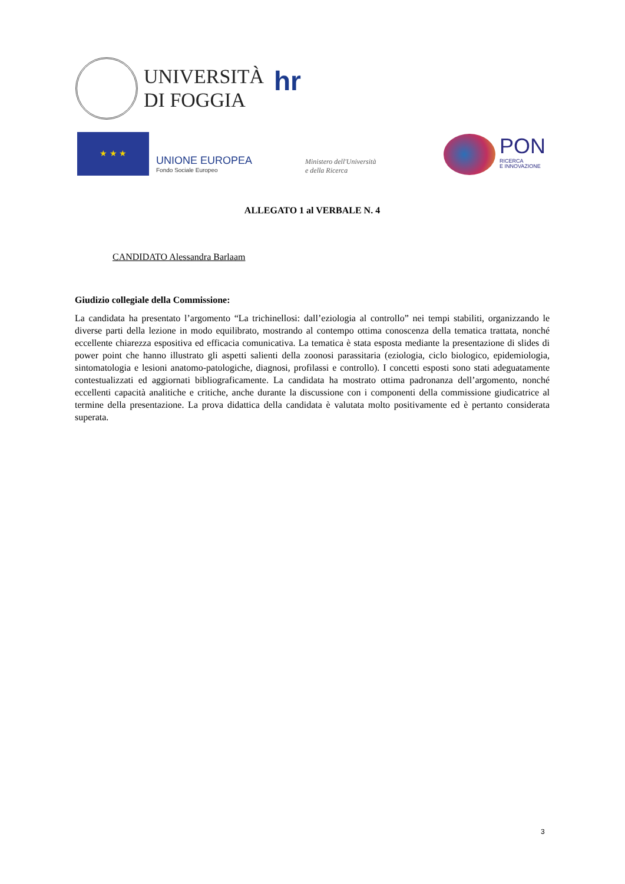UNIVERSITÀ
DI FOGGIA
hr
★ ★ ★
UNIONE EUROPEA
Fondo Sociale Europeo
Ministero dell'Università
e della Ricerca
PON
RICERCA
E INNOVAZIONE
ALLEGATO 1 al VERBALE N. 4
CANDIDATO Alessandra Barlaam
Giudizio collegiale della Commissione:
La candidata ha presentato l’argomento “La trichinellosi: dall’eziologia al controllo” nei tempi stabiliti, organizzando le diverse parti della lezione in modo equilibrato, mostrando al contempo ottima conoscenza della tematica trattata, nonché eccellente chiarezza espositiva ed efficacia comunicativa. La tematica è stata esposta mediante la presentazione di slides di power point che hanno illustrato gli aspetti salienti della zoonosi parassitaria (eziologia, ciclo biologico, epidemiologia, sintomatologia e lesioni anatomo-patologiche, diagnosi, profilassi e controllo). I concetti esposti sono stati adeguatamente contestualizzati ed aggiornati bibliograficamente. La candidata ha mostrato ottima padronanza dell’argomento, nonché eccellenti capacità analitiche e critiche, anche durante la discussione con i componenti della commissione giudicatrice al termine della presentazione. La prova didattica della candidata è valutata molto positivamente ed è pertanto considerata superata.
3